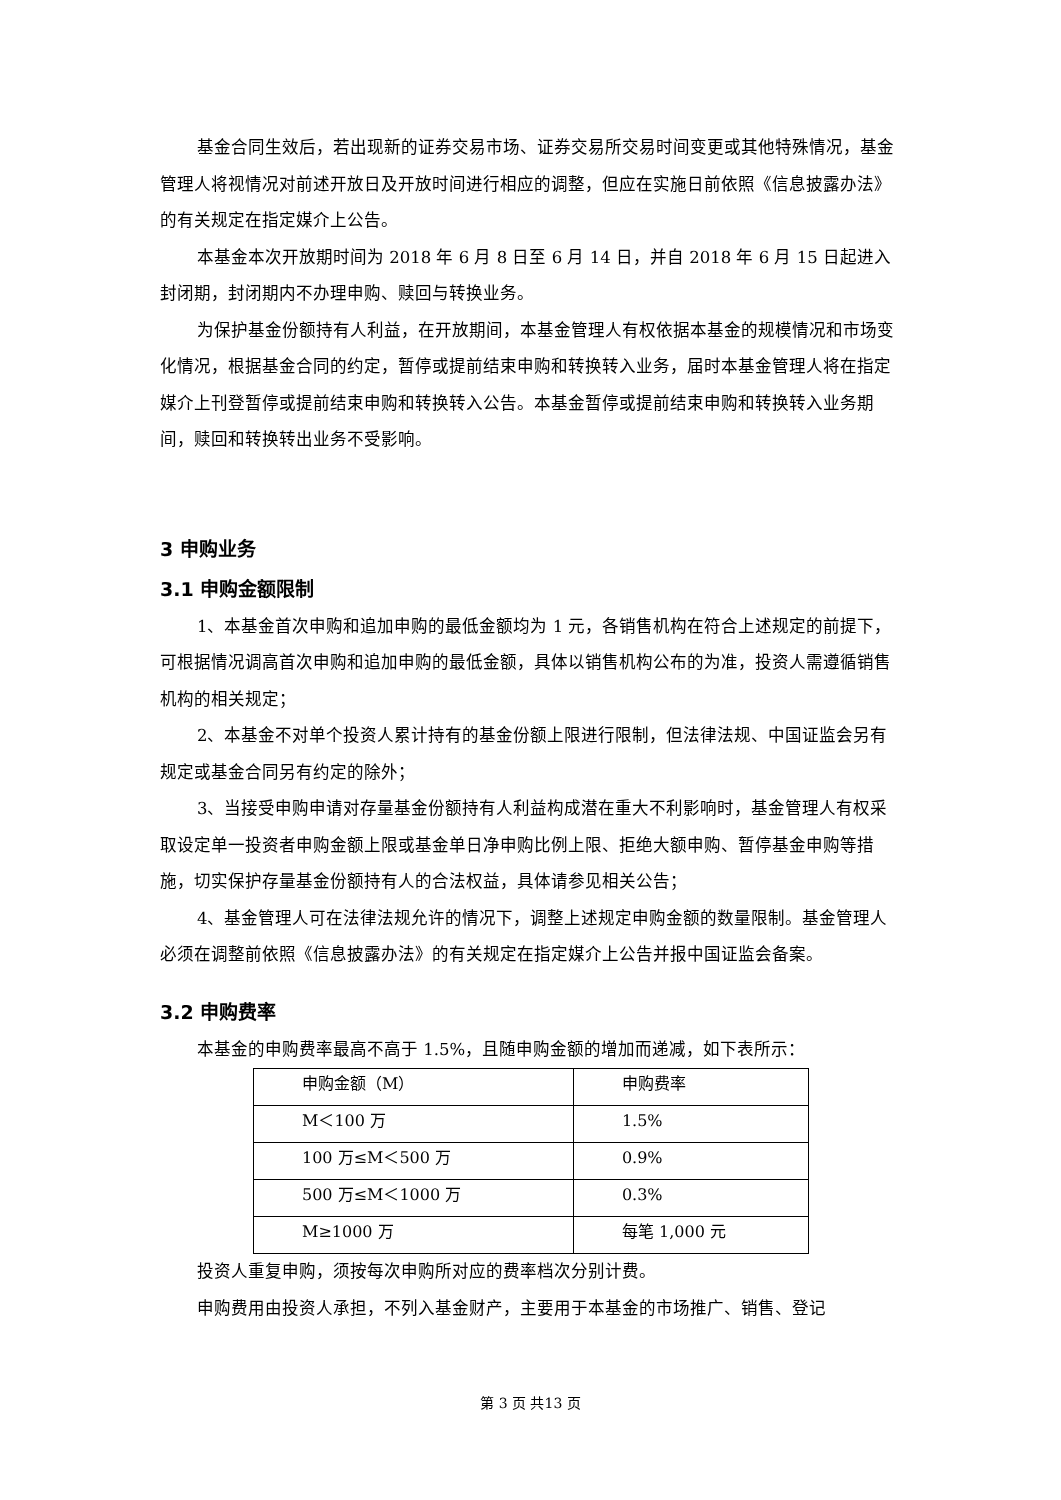基金合同生效后，若出现新的证券交易市场、证券交易所交易时间变更或其他特殊情况，基金管理人将视情况对前述开放日及开放时间进行相应的调整，但应在实施日前依照《信息披露办法》的有关规定在指定媒介上公告。
本基金本次开放期时间为 2018 年 6 月 8 日至 6 月 14 日，并自 2018 年 6 月 15 日起进入封闭期，封闭期内不办理申购、赎回与转换业务。
为保护基金份额持有人利益，在开放期间，本基金管理人有权依据本基金的规模情况和市场变化情况，根据基金合同的约定，暂停或提前结束申购和转换转入业务，届时本基金管理人将在指定媒介上刊登暂停或提前结束申购和转换转入公告。本基金暂停或提前结束申购和转换转入业务期间，赎回和转换转出业务不受影响。
3 申购业务
3.1 申购金额限制
1、本基金首次申购和追加申购的最低金额均为 1 元，各销售机构在符合上述规定的前提下，可根据情况调高首次申购和追加申购的最低金额，具体以销售机构公布的为准，投资人需遵循销售机构的相关规定；
2、本基金不对单个投资人累计持有的基金份额上限进行限制，但法律法规、中国证监会另有规定或基金合同另有约定的除外；
3、当接受申购申请对存量基金份额持有人利益构成潜在重大不利影响时，基金管理人有权采取设定单一投资者申购金额上限或基金单日净申购比例上限、拒绝大额申购、暂停基金申购等措施，切实保护存量基金份额持有人的合法权益，具体请参见相关公告；
4、基金管理人可在法律法规允许的情况下，调整上述规定申购金额的数量限制。基金管理人必须在调整前依照《信息披露办法》的有关规定在指定媒介上公告并报中国证监会备案。
3.2 申购费率
本基金的申购费率最高不高于 1.5%，且随申购金额的增加而递减，如下表所示：
| 申购金额（M） | 申购费率 |
| M＜100 万 | 1.5% |
| 100 万≤M＜500 万 | 0.9% |
| 500 万≤M＜1000 万 | 0.3% |
| M≥1000 万 | 每笔 1,000 元 |
投资人重复申购，须按每次申购所对应的费率档次分别计费。
申购费用由投资人承担，不列入基金财产，主要用于本基金的市场推广、销售、登记
第 3 页 共13 页